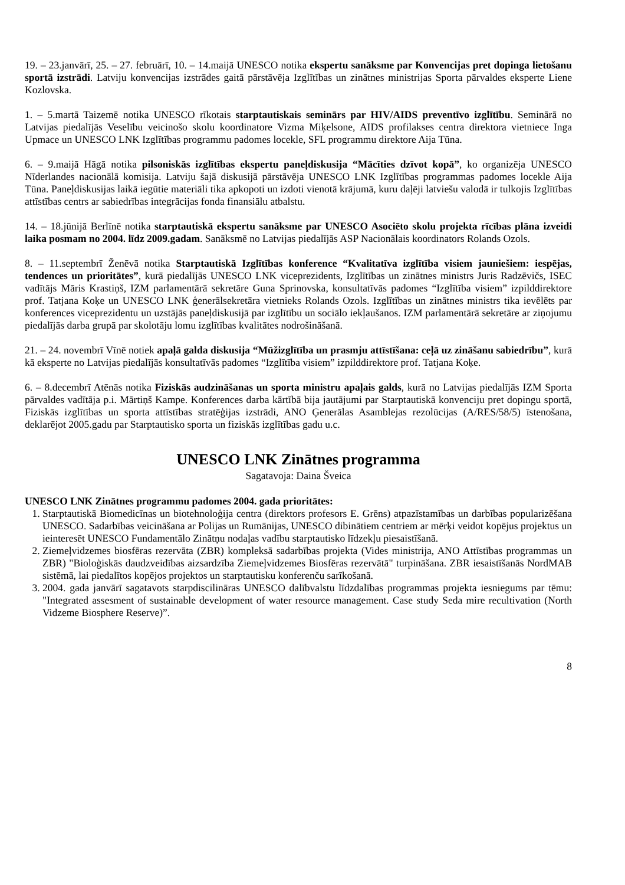19. – 23.janvārī, 25. – 27. februārī, 10. – 14.maijā UNESCO notika ekspertu sanāksme par Konvencijas pret dopinga lietošanu sportā izstrādi. Latviju konvencijas izstrādes gaitā pārstāvēja Izglītības un zinātnes ministrijas Sporta pārvaldes eksperte Liene Kozlovska.
1. – 5.martā Taizemē notika UNESCO rīkotais starptautiskais seminārs par HIV/AIDS preventīvo izglītību. Seminārā no Latvijas piedalījās Veselību veicinošo skolu koordinatore Vizma Miķelsone, AIDS profilakses centra direktora vietniece Inga Upmace un UNESCO LNK Izglītības programmu padomes locekle, SFL programmu direktore Aija Tūna.
6. – 9.maijā Hāgā notika pilsoniskās izglītības ekspertu paneļdiskusija “Mācīties dzīvot kopā”, ko organizēja UNESCO Nīderlandes nacionālā komisija. Latviju šajā diskusijā pārstāvēja UNESCO LNK Izglītības programmas padomes locekle Aija Tūna. Paneļdiskusijas laikā iegūtie materiāli tika apkopoti un izdoti vienotā krājumā, kuru daļēji latviešu valodā ir tulkojis Izglītības attīstības centrs ar sabiedrības integrācijas fonda finansiālu atbalstu.
14. – 18.jūnijā Berlīnē notika starptautiskā ekspertu sanāksme par UNESCO Asociēto skolu projekta rīcības plāna izveidi laika posmam no 2004. līdz 2009.gadam. Sanāksmē no Latvijas piedalījās ASP Nacionālais koordinators Rolands Ozols.
8. – 11.septembrī Ženēvā notika Starptautiskā Izglītības konference “Kvalitatīva izglītība visiem jauniešiem: iespējas, tendences un prioritātes”, kurā piedalījās UNESCO LNK viceprezidents, Izglītības un zinātnes ministrs Juris Radzēvičs, ISEC vadītājs Māris Krastiņš, IZM parlamentārā sekretāre Guna Sprinovska, konsultatīvās padomes “Izglītība visiem” izpilddirektore prof. Tatjana Koķe un UNESCO LNK ģenerālsekretāra vietnieks Rolands Ozols. Izglītības un zinātnes ministrs tika ievēlēts par konferences viceprezidentu un uzstājās paneļdiskusijā par izglītību un sociālo iekļaušanos. IZM parlamentārā sekretāre ar ziņojumu piedalījās darba grupā par skolotāju lomu izglītības kvalitātes nodrošināšanā.
21. – 24. novembrī Vīnē notiek apaļā galda diskusija “Mūžizglītība un prasmju attīstīšana: ceļā uz zināšanu sabiedrību”, kurā kā eksperte no Latvijas piedalījās konsultatīvās padomes “Izglītība visiem” izpilddirektore prof. Tatjana Koķe.
6. – 8.decembrī Atēnās notika Fiziskās audzināšanas un sporta ministru apaļais galds, kurā no Latvijas piedalījās IZM Sporta pārvaldes vadītāja p.i. Mārtiņš Kampe. Konferences darba kārtībā bija jautājumi par Starptautiskā konvenciju pret dopingu sportā, Fiziskās izglītības un sporta attīstības stratēģijas izstrādi, ANO Ģenerālas Asamblejas rezolūcijas (A/RES/58/5) īstenošana, deklarējot 2005.gadu par Starptautisko sporta un fiziskās izglītības gadu u.c.
UNESCO LNK Zinātnes programma
Sagatavoja: Daina Šveica
UNESCO LNK Zinātnes programmu padomes 2004. gada prioritātes:
1. Starptautiskā Biomedicīnas un biotehnoloģija centra (direktors profesors E. Grēns) atpazīstamības un darbības popularizēšana UNESCO. Sadarbības veicināšana ar Polijas un Rumānijas, UNESCO dibinātiem centriem ar mērķi veidot kopējus projektus un ieinteresēt UNESCO Fundamentālo Zinātņu nodaļas vadību starptautisko līdzekļu piesaistīšanā.
2. Ziemeļvidzemes biosfēras rezervāta (ZBR) kompleksā sadarbības projekta (Vides ministrija, ANO Attīstības programmas un ZBR) "Bioloģiskās daudzveidības aizsardzība Ziemeļvidzemes Biosfēras rezervātā" turpināšana. ZBR iesaistīšanās NordMAB sistēmā, lai piedalītos kopējos projektos un starptautisku konferenču sarīkošanā.
3. 2004. gada janvārī sagatavots starpdiscilināras UNESCO dalībvalstu līdzdalības programmas projekta iesniegums par tēmu: "Integrated assesment of sustainable development of water resource management. Case study Seda mire recultivation (North Vidzeme Biosphere Reserve)”.
8